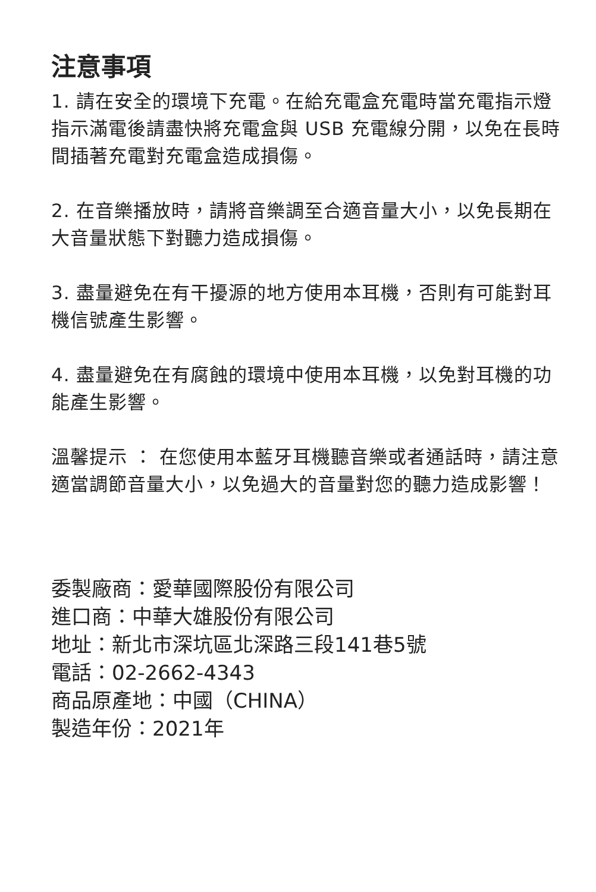注意事項
1. 請在安全的環境下充電。在給充電盒充電時當充電指示燈指示滿電後請盡快將充電盒與 USB 充電線分開，以免在長時間插著充電對充電盒造成損傷。
2. 在音樂播放時，請將音樂調至合適音量大小，以免長期在大音量狀態下對聽力造成損傷。
3. 盡量避免在有干擾源的地方使用本耳機，否則有可能對耳機信號產生影響。
4. 盡量避免在有腐蝕的環境中使用本耳機，以免對耳機的功能產生影響。
溫馨提示 ： 在您使用本藍牙耳機聽音樂或者通話時，請注意適當調節音量大小，以免過大的音量對您的聽力造成影響！
委製廠商：愛華國際股份有限公司
進口商：中華大雄股份有限公司
地址：新北市深坑區北深路三段141巷5號
電話：02-2662-4343
商品原產地：中國（CHINA）
製造年份：2021年